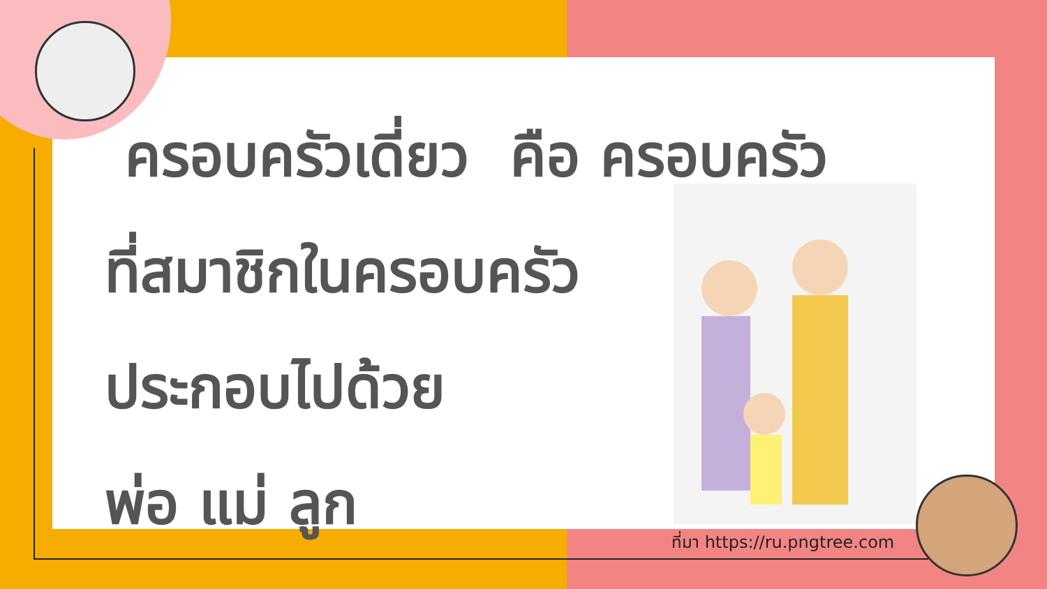ครอบครัวเดี่ยว คือ ครอบครัว
ที่สมาชิกในครอบครัว
ประกอบไปด้วย
พ่อ แม่ ลูก
ที่มา https://ru.pngtree.com